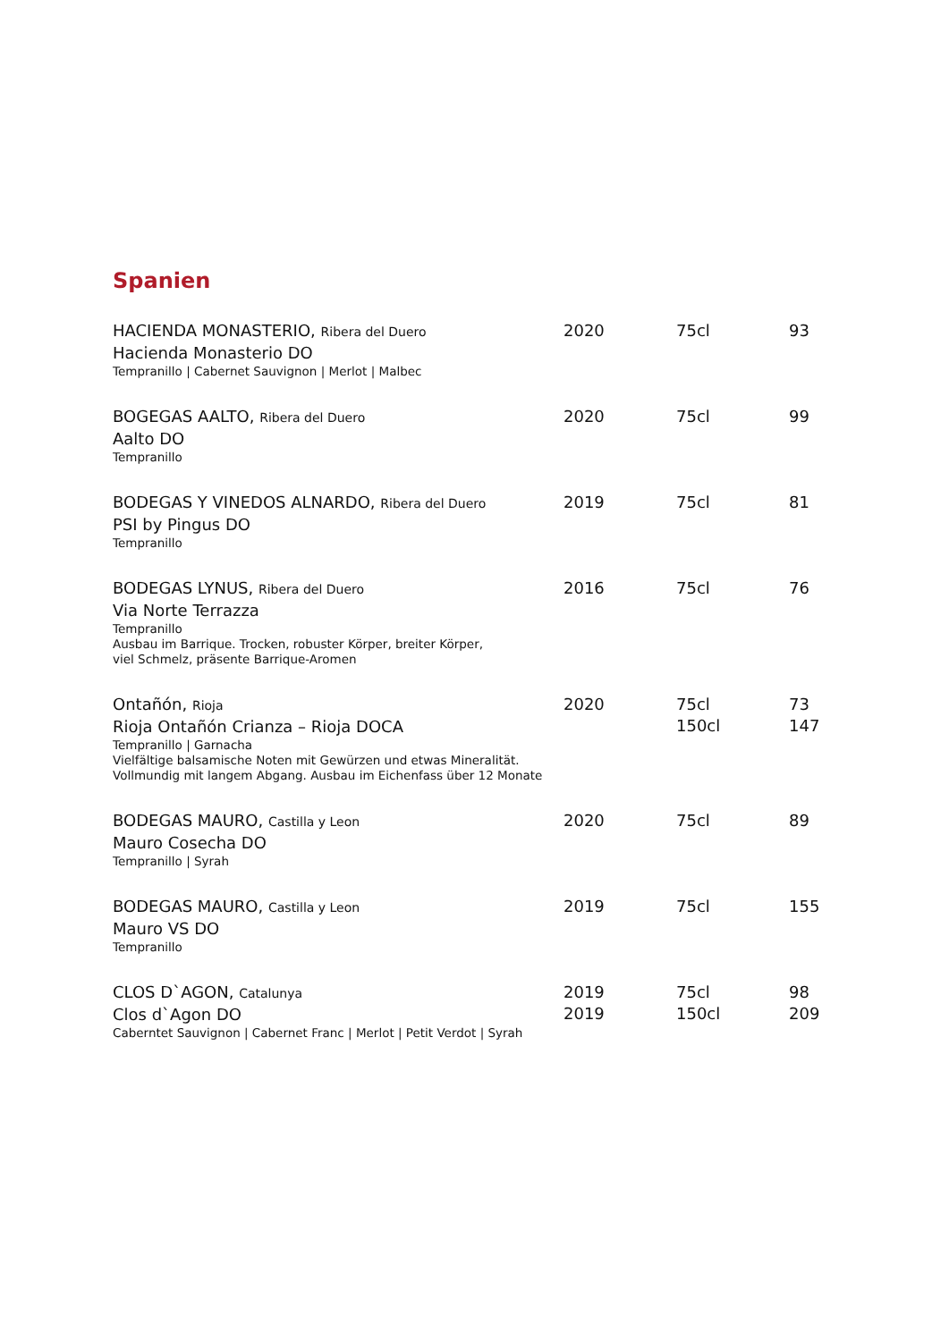Spanien
| HACIENDA MONASTERIO, Ribera del Duero Hacienda Monasterio DO Tempranillo / Cabernet Sauvignon / Merlot / Malbec | 2020 | 75cl | 93 |
| BOGEGAS AALTO, Ribera del Duero Aalto DO Tempranillo | 2020 | 75cl | 99 |
| BODEGAS Y VINEDOS ALNARDO, Ribera del Duero PSI by Pingus DO Tempranillo | 2019 | 75cl | 81 |
| BODEGAS LYNUS, Ribera del Duero Via Norte Terrazza Tempranillo Ausbau im Barrique. Trocken, robuster Körper, breiter Körper, viel Schmelz, präsente Barrique-Aromen | 2016 | 75cl | 76 |
| Ontañón, Rioja Rioja Ontañón Crianza – Rioja DOCA Tempranillo / Garnacha Vielfältige balsamische Noten mit Gewürzen und etwas Mineralität. Vollmundig mit langem Abgang. Ausbau im Eichenfass über 12 Monate | 2020 | 75cl 150cl | 73 147 |
| BODEGAS MAURO, Castilla y Leon Mauro Cosecha DO Tempranillo / Syrah | 2020 | 75cl | 89 |
| BODEGAS MAURO, Castilla y Leon Mauro VS DO Tempranillo | 2019 | 75cl | 155 |
| CLOS D`AGON, Catalunya Clos d`Agon DO Caberntet Sauvignon / Cabernet Franc / Merlot / Petit Verdot / Syrah | 2019 2019 | 75cl 150cl | 98 209 |